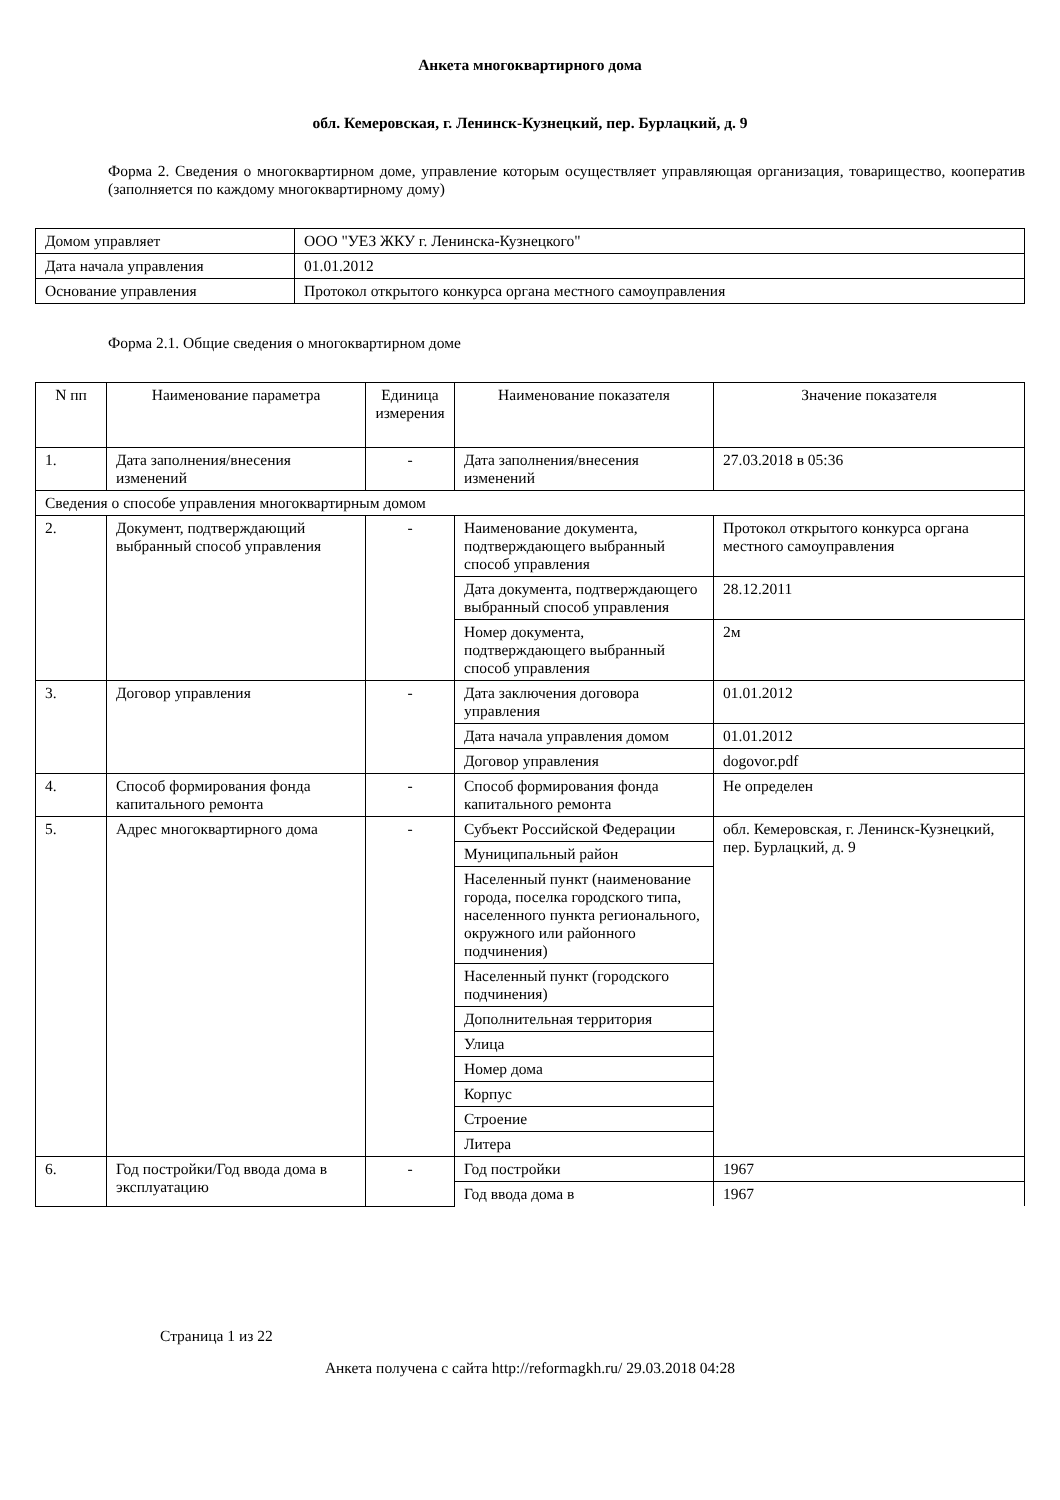Анкета многоквартирного дома
обл. Кемеровская, г. Ленинск-Кузнецкий, пер. Бурлацкий, д. 9
Форма 2. Сведения о многоквартирном доме, управление которым осуществляет управляющая организация, товарищество, кооператив (заполняется по каждому многоквартирному дому)
| Домом управляет | ООО "УЕЗ ЖКУ г. Ленинска-Кузнецкого" |
| Дата начала управления | 01.01.2012 |
| Основание управления | Протокол открытого конкурса органа местного самоуправления |
Форма 2.1. Общие сведения о многоквартирном доме
| N пп | Наименование параметра | Единица измерения | Наименование показателя | Значение показателя |
| --- | --- | --- | --- | --- |
| 1. | Дата заполнения/внесения изменений | - | Дата заполнения/внесения изменений | 27.03.2018 в 05:36 |
| Сведения о способе управления многоквартирным домом | | | | |
| 2. | Документ, подтверждающий выбранный способ управления | - | Наименование документа, подтверждающего выбранный способ управления | Протокол открытого конкурса органа местного самоуправления |
| | | | Дата документа, подтверждающего выбранный способ управления | 28.12.2011 |
| | | | Номер документа, подтверждающего выбранный способ управления | 2м |
| 3. | Договор управления | - | Дата заключения договора управления | 01.01.2012 |
| | | | Дата начала управления домом | 01.01.2012 |
| | | | Договор управления | dogovor.pdf |
| 4. | Способ формирования фонда капитального ремонта | - | Способ формирования фонда капитального ремонта | Не определен |
| 5. | Адрес многоквартирного дома | - | Субъект Российской Федерации | обл. Кемеровская, г. Ленинск-Кузнецкий, пер. Бурлацкий, д. 9 |
| | | | Муниципальный район | |
| | | | Населенный пункт (наименование города, поселка городского типа, населенного пункта регионального, окружного или районного подчинения) | |
| | | | Населенный пункт (городского подчинения) | |
| | | | Дополнительная территория | |
| | | | Улица | |
| | | | Номер дома | |
| | | | Корпус | |
| | | | Строение | |
| | | | Литера | |
| 6. | Год постройки/Год ввода дома в эксплуатацию | - | Год постройки | 1967 |
| | | | Год ввода дома в | 1967 |
Страница 1 из 22
Анкета получена с сайта http://reformagkh.ru/ 29.03.2018 04:28